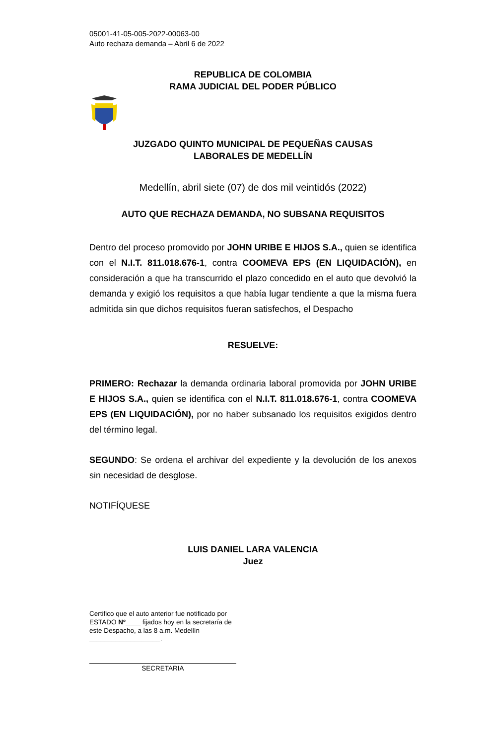05001-41-05-005-2022-00063-00
Auto rechaza demanda – Abril 6 de 2022
REPUBLICA DE COLOMBIA
RAMA JUDICIAL DEL PODER PÚBLICO
JUZGADO QUINTO MUNICIPAL DE PEQUEÑAS CAUSAS
LABORALES DE MEDELLÍN
Medellín, abril siete (07) de dos mil veintidós (2022)
AUTO QUE RECHAZA DEMANDA, NO SUBSANA REQUISITOS
Dentro del proceso promovido por JOHN URIBE E HIJOS S.A., quien se identifica con el N.I.T. 811.018.676-1, contra COOMEVA EPS (EN LIQUIDACIÓN), en consideración a que ha transcurrido el plazo concedido en el auto que devolvió la demanda y exigió los requisitos a que había lugar tendiente a que la misma fuera admitida sin que dichos requisitos fueran satisfechos, el Despacho
RESUELVE:
PRIMERO: Rechazar la demanda ordinaria laboral promovida por JOHN URIBE E HIJOS S.A., quien se identifica con el N.I.T. 811.018.676-1, contra COOMEVA EPS (EN LIQUIDACIÓN), por no haber subsanado los requisitos exigidos dentro del término legal.
SEGUNDO: Se ordena el archivar del expediente y la devolución de los anexos sin necesidad de desglose.
NOTIFÍQUESE
LUIS DANIEL LARA VALENCIA
Juez
Certifico que el auto anterior fue notificado por ESTADO Nº____ fijados hoy en la secretaría de este Despacho, a las 8 a.m. Medellín ___________________.
SECRETARIA